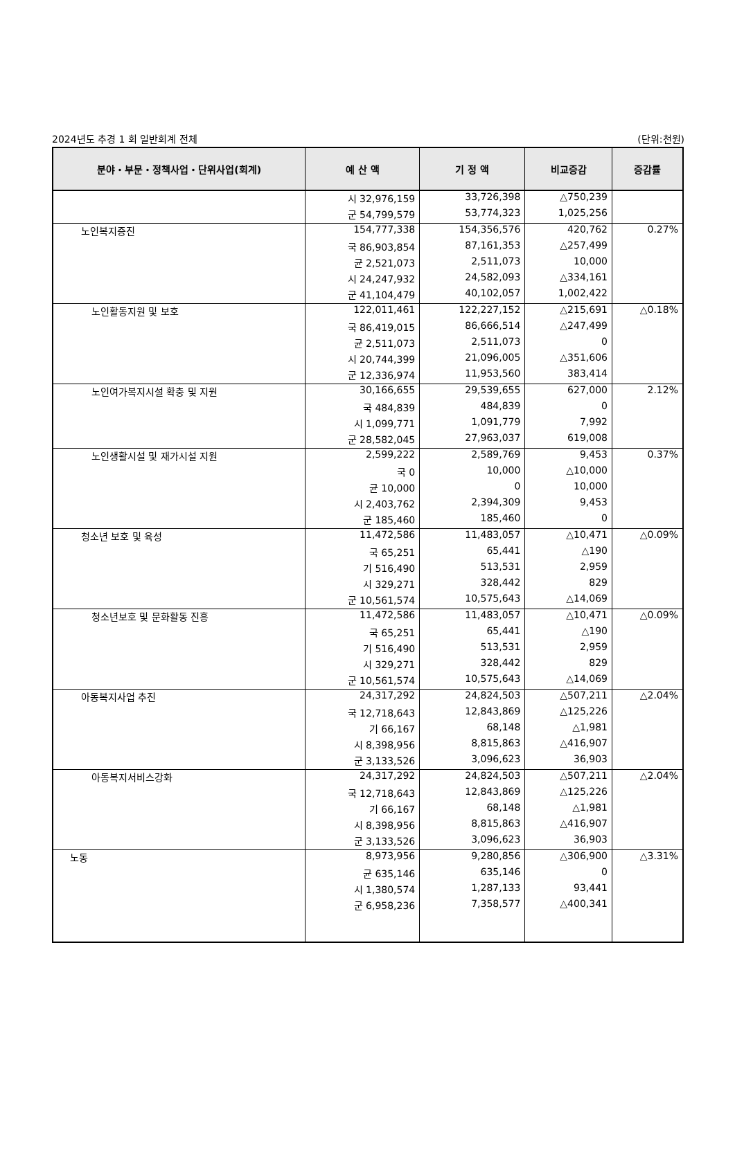2024년도 추경 1 회 일반회계 전체 (단위:천원)
| 분야・부문・정책사업・단위사업(회계) | 예 산 액 | 기 정 액 | 비교증감 | 증감률 |
| --- | --- | --- | --- | --- |
| | 시 32,976,159 | 33,726,398 | △750,239 | |
| | 군 54,799,579 | 53,774,323 | 1,025,256 | |
| 노인복지증진 | 154,777,338 | 154,356,576 | 420,762 | 0.27% |
| | 국 86,903,854 | 87,161,353 | △257,499 | |
| | 균 2,521,073 | 2,511,073 | 10,000 | |
| | 시 24,247,932 | 24,582,093 | △334,161 | |
| | 군 41,104,479 | 40,102,057 | 1,002,422 | |
| 노인활동지원 및 보호 | 122,011,461 | 122,227,152 | △215,691 | △0.18% |
| | 국 86,419,015 | 86,666,514 | △247,499 | |
| | 균 2,511,073 | 2,511,073 | 0 | |
| | 시 20,744,399 | 21,096,005 | △351,606 | |
| | 군 12,336,974 | 11,953,560 | 383,414 | |
| 노인여가복지시설 확충 및 지원 | 30,166,655 | 29,539,655 | 627,000 | 2.12% |
| | 국 484,839 | 484,839 | 0 | |
| | 시 1,099,771 | 1,091,779 | 7,992 | |
| | 군 28,582,045 | 27,963,037 | 619,008 | |
| 노인생활시설 및 재가시설 지원 | 2,599,222 | 2,589,769 | 9,453 | 0.37% |
| | 국 0 | 10,000 | △10,000 | |
| | 균 10,000 | 0 | 10,000 | |
| | 시 2,403,762 | 2,394,309 | 9,453 | |
| | 군 185,460 | 185,460 | 0 | |
| 청소년 보호 및 육성 | 11,472,586 | 11,483,057 | △10,471 | △0.09% |
| | 국 65,251 | 65,441 | △190 | |
| | 기 516,490 | 513,531 | 2,959 | |
| | 시 329,271 | 328,442 | 829 | |
| | 군 10,561,574 | 10,575,643 | △14,069 | |
| 청소년보호 및 문화활동 진흥 | 11,472,586 | 11,483,057 | △10,471 | △0.09% |
| | 국 65,251 | 65,441 | △190 | |
| | 기 516,490 | 513,531 | 2,959 | |
| | 시 329,271 | 328,442 | 829 | |
| | 군 10,561,574 | 10,575,643 | △14,069 | |
| 아동복지사업 추진 | 24,317,292 | 24,824,503 | △507,211 | △2.04% |
| | 국 12,718,643 | 12,843,869 | △125,226 | |
| | 기 66,167 | 68,148 | △1,981 | |
| | 시 8,398,956 | 8,815,863 | △416,907 | |
| | 군 3,133,526 | 3,096,623 | 36,903 | |
| 아동복지서비스강화 | 24,317,292 | 24,824,503 | △507,211 | △2.04% |
| | 국 12,718,643 | 12,843,869 | △125,226 | |
| | 기 66,167 | 68,148 | △1,981 | |
| | 시 8,398,956 | 8,815,863 | △416,907 | |
| | 군 3,133,526 | 3,096,623 | 36,903 | |
| 노동 | 8,973,956 | 9,280,856 | △306,900 | △3.31% |
| | 균 635,146 | 635,146 | 0 | |
| | 시 1,380,574 | 1,287,133 | 93,441 | |
| | 군 6,958,236 | 7,358,577 | △400,341 | |